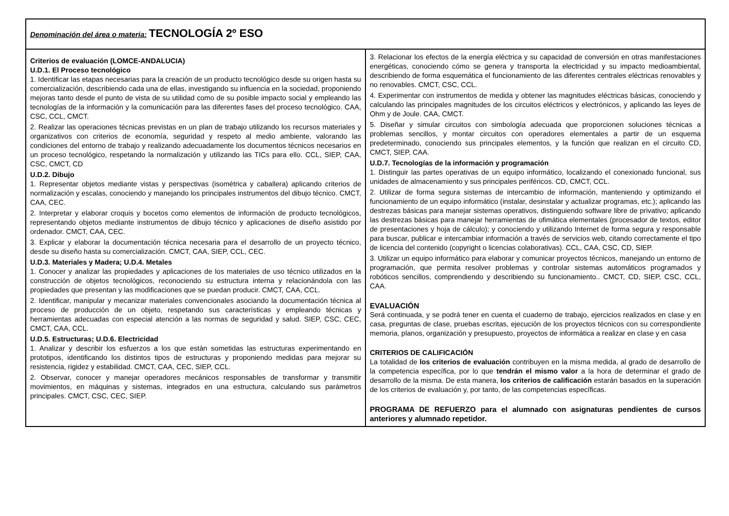| Denominación del área o materia: TECNOLOGÍA 2º ESO | |
| Criterios de evaluación (LOMCE-ANDALUCIA) U.D.1. El Proceso tecnológico 1. Identificar las etapas necesarias para la creación de un producto tecnológico desde su origen hasta su comercialización, describiendo cada una de ellas, investigando su influencia en la sociedad, proponiendo mejoras tanto desde el punto de vista de su utilidad como de su posible impacto social y empleando las tecnologías de la información y la comunicación para las diferentes fases del proceso tecnológico. CAA, CSC, CCL, CMCT. 2. Realizar las operaciones técnicas previstas en un plan de trabajo utilizando los recursos materiales y organizativos con criterios de economía, seguridad y respeto al medio ambiente, valorando las condiciones del entorno de trabajo y realizando adecuadamente los documentos técnicos necesarios en un proceso tecnológico, respetando la normalización y utilizando las TICs para ello. CCL, SIEP, CAA, CSC, CMCT, CD U.D.2. Dibujo 1. Representar objetos mediante vistas y perspectivas (isométrica y caballera) aplicando criterios de normalización y escalas, conociendo y manejando los principales instrumentos del dibujo técnico. CMCT, CAA, CEC. 2. Interpretar y elaborar croquis y bocetos como elementos de información de producto tecnológicos, representando objetos mediante instrumentos de dibujo técnico y aplicaciones de diseño asistido por ordenador. CMCT, CAA, CEC. 3. Explicar y elaborar la documentación técnica necesaria para el desarrollo de un proyecto técnico, desde su diseño hasta su comercialización. CMCT, CAA, SIEP, CCL, CEC. U.D.3. Materiales y Madera; U.D.4. Metales 1. Conocer y analizar las propiedades y aplicaciones de los materiales de uso técnico utilizados en la construcción de objetos tecnológicos, reconociendo su estructura interna y relacionándola con las propiedades que presentan y las modificaciones que se puedan producir. CMCT, CAA, CCL. 2. Identificar, manipular y mecanizar materiales convencionales asociando la documentación técnica al proceso de producción de un objeto, respetando sus características y empleando técnicas y herramientas adecuadas con especial atención a las normas de seguridad y salud. SIEP, CSC, CEC, CMCT, CAA, CCL. U.D.5. Estructuras; U.D.6. Electricidad 1. Analizar y describir los esfuerzos a los que están sometidas las estructuras experimentando en prototipos, identificando los distintos tipos de estructuras y proponiendo medidas para mejorar su resistencia, rigidez y estabilidad. CMCT, CAA, CEC, SIEP, CCL. 2. Observar, conocer y manejar operadores mecánicos responsables de transformar y transmitir movimientos, en máquinas y sistemas, integrados en una estructura, calculando sus parámetros principales. CMCT, CSC, CEC, SIEP. | 3. Relacionar los efectos de la energía eléctrica y su capacidad de conversión en otras manifestaciones energéticas, conociendo cómo se genera y transporta la electricidad y su impacto medioambiental, describiendo de forma esquemática el funcionamiento de las diferentes centrales eléctricas renovables y no renovables. CMCT, CSC, CCL. 4. Experimentar con instrumentos de medida y obtener las magnitudes eléctricas básicas, conociendo y calculando las principales magnitudes de los circuitos eléctricos y electrónicos, y aplicando las leyes de Ohm y de Joule. CAA, CMCT. 5. Diseñar y simular circuitos con simbología adecuada que proporcionen soluciones técnicas a problemas sencillos, y montar circuitos con operadores elementales a partir de un esquema predeterminado, conociendo sus principales elementos, y la función que realizan en el circuito CD, CMCT, SIEP, CAA. U.D.7. Tecnologías de la información y programación 1. Distinguir las partes operativas de un equipo informático, localizando el conexionado funcional, sus unidades de almacenamiento y sus principales periféricos. CD, CMCT, CCL. 2. Utilizar de forma segura sistemas de intercambio de información, manteniendo y optimizando el funcionamiento de un equipo informático (instalar, desinstalar y actualizar programas, etc.); aplicando las destrezas básicas para manejar sistemas operativos, distinguiendo software libre de privativo; aplicando las destrezas básicas para manejar herramientas de ofimática elementales (procesador de textos, editor de presentaciones y hoja de cálculo); y conociendo y utilizando Internet de forma segura y responsable para buscar, publicar e intercambiar información a través de servicios web, citando correctamente el tipo de licencia del contenido (copyright o licencias colaborativas). CCL, CAA, CSC, CD, SIEP. 3. Utilizar un equipo informático para elaborar y comunicar proyectos técnicos, manejando un entorno de programación, que permita resolver problemas y controlar sistemas automáticos programados y robóticos sencillos, comprendiendo y describiendo su funcionamiento.. CMCT, CD, SIEP, CSC, CCL, CAA. EVALUACIÓN Será continuada, y se podrá tener en cuenta el cuaderno de trabajo, ejercicios realizados en clase y en casa, preguntas de clase, pruebas escritas, ejecución de los proyectos técnicos con su correspondiente memoria, planos, organización y presupuesto, proyectos de informática a realizar en clase y en casa CRITERIOS DE CALIFICACIÓN La totalidad de los criterios de evaluación contribuyen en la misma medida, al grado de desarrollo de la competencia específica, por lo que tendrán el mismo valor a la hora de determinar el grado de desarrollo de la misma. De esta manera, los criterios de calificación estarán basados en la superación de los criterios de evaluación y, por tanto, de las competencias específicas. PROGRAMA DE REFUERZO para el alumnado con asignaturas pendientes de cursos anteriores y alumnado repetidor. |